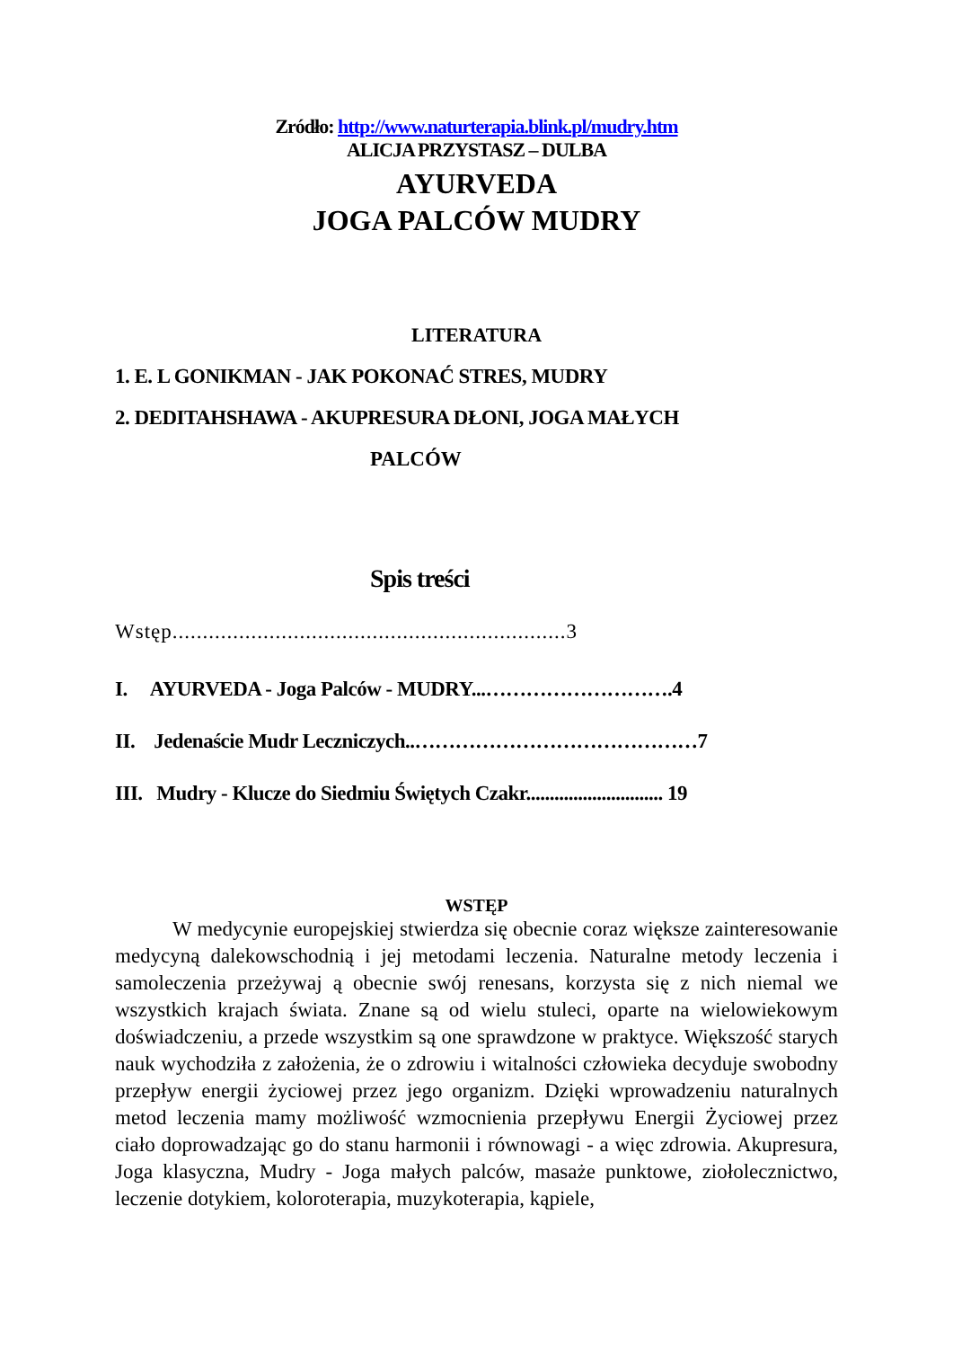Zródło: http://www.naturterapia.blink.pl/mudry.htm
ALICJA PRZYSTASZ – DULBA
AYURVEDA
JOGA PALCÓW MUDRY
LITERATURA
1. E. L GONIKMAN - JAK POKONAĆ STRES, MUDRY
2. DEDITAHSHAWA - AKUPRESURA DŁONI, JOGA MAŁYCH
PALCÓW
Spis treści
Wstęp.................................................................3
I. AYURVEDA - Joga Palców - MUDRY...……………………….4
II. Jedenaście Mudr Leczniczych..……………………………………7
III. Mudry - Klucze do Siedmiu Świętych Czakr............................. 19
WSTĘP
W medycynie europejskiej stwierdza się obecnie coraz większe zainteresowanie medycyną dalekowschodnią i jej metodami leczenia. Naturalne metody leczenia i samoleczenia przeżywaj ą obecnie swój renesans, korzysta się z nich niemal we wszystkich krajach świata. Znane są od wielu stuleci, oparte na wielowiekowym doświadczeniu, a przede wszystkim są one sprawdzone w praktyce. Większość starych nauk wychodziła z założenia, że o zdrowiu i witalności człowieka decyduje swobodny przepływ energii życiowej przez jego organizm. Dzięki wprowadzeniu naturalnych metod leczenia mamy możliwość wzmocnienia przepływu Energii Życiowej przez ciało doprowadzając go do stanu harmonii i równowagi - a więc zdrowia. Akupresura, Joga klasyczna, Mudry - Joga małych palców, masaże punktowe, ziołolecznictwo, leczenie dotykiem, koloroterapia, muzykoterapia, kąpiele,